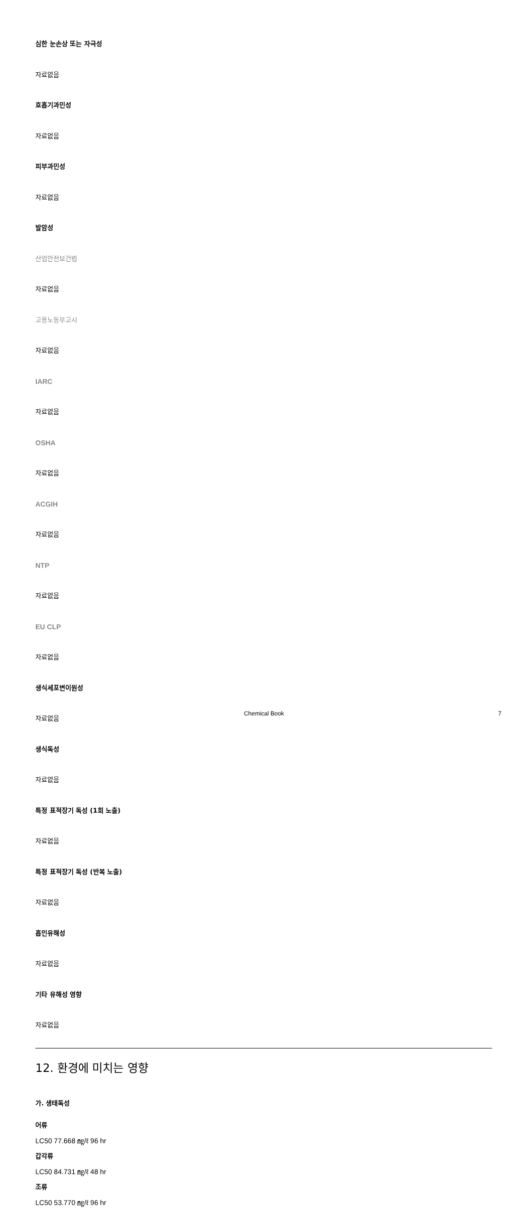심한 눈손상 또는 자극성
자료없음
호흡기과민성
자료없음
피부과민성
자료없음
발암성
산업안전보건법
자료없음
고용노동부고시
자료없음
IARC
자료없음
OSHA
자료없음
ACGIH
자료없음
NTP
자료없음
EU CLP
자료없음
생식세포변이원성
자료없음
생식독성
자료없음
특정 표적장기 독성 (1회 노출)
자료없음
특정 표적장기 독성 (반복 노출)
자료없음
흡인유해성
자료없음
기타 유해성 영향
자료없음
12. 환경에 미치는 영향
가. 생태독성
어류
LC50 77.668 ㎎/ℓ 96 hr
갑각류
LC50 84.731 ㎎/ℓ 48 hr
조류
LC50 53.770 ㎎/ℓ 96 hr
Chemical Book 7